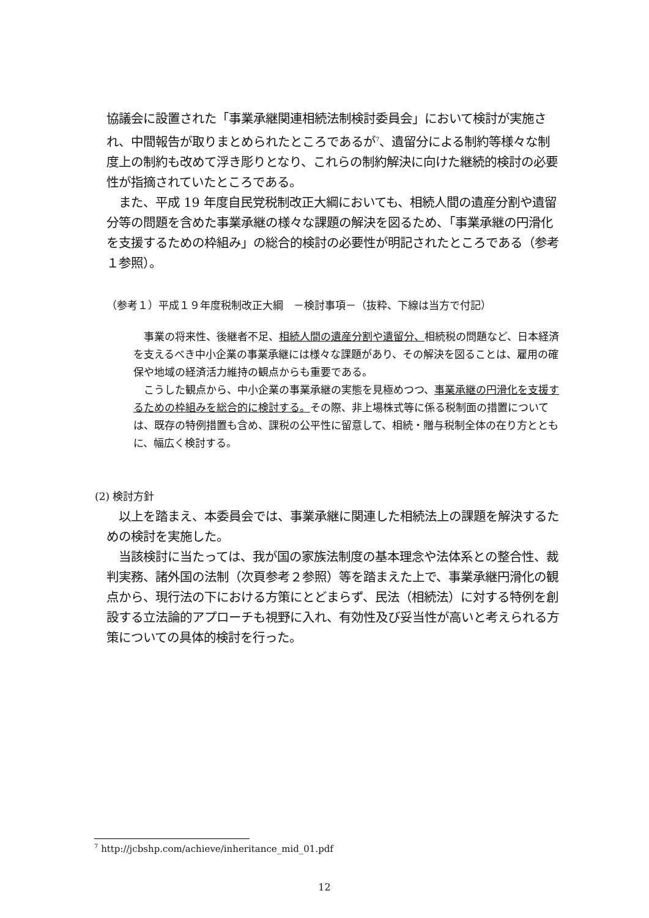協議会に設置された「事業承継関連相続法制検討委員会」において検討が実施され、中間報告が取りまとめられたところであるが<sup>7</sup>、遺留分による制約等様々な制度上の制約も改めて浮き彫りとなり、これらの制約解決に向けた継続的検討の必要性が指摘されていたところである。
　また、平成 19 年度自民党税制改正大綱においても、相続人間の遺産分割や遺留分等の問題を含めた事業承継の様々な課題の解決を図るため、「事業承継の円滑化を支援するための枠組み」の総合的検討の必要性が明記されたところである（参考１参照）。
（参考１）平成１９年度税制改正大綱　－検討事項－（抜粋、下線は当方で付記）
　事業の将来性、後継者不足、相続人間の遺産分割や遺留分、相続税の問題など、日本経済を支えるべき中小企業の事業承継には様々な課題があり、その解決を図ることは、雇用の確保や地域の経済活力維持の観点からも重要である。
　こうした観点から、中小企業の事業承継の実態を見極めつつ、事業承継の円滑化を支援するための枠組みを総合的に検討する。その際、非上場株式等に係る税制面の措置については、既存の特例措置も含め、課税の公平性に留意して、相続・贈与税制全体の在り方とともに、幅広く検討する。
(2) 検討方針
　以上を踏まえ、本委員会では、事業承継に関連した相続法上の課題を解決するための検討を実施した。
　当該検討に当たっては、我が国の家族法制度の基本理念や法体系との整合性、裁判実務、諸外国の法制（次頁参考２参照）等を踏まえた上で、事業承継円滑化の観点から、現行法の下における方策にとどまらず、民法（相続法）に対する特例を創設する立法論的アプローチも視野に入れ、有効性及び妥当性が高いと考えられる方策についての具体的検討を行った。
<sup>7</sup> http://jcbshp.com/achieve/inheritance_mid_01.pdf
12